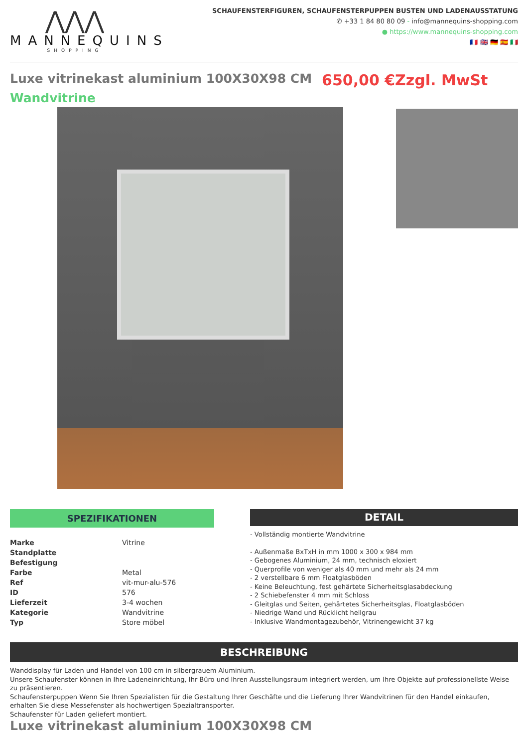⋀⋀⋀
MANNEQUINS
SHOPPING
SCHAUFENSTERFIGUREN, SCHAUFENSTERPUPPEN BUSTEN UND LADENAUSSTATUNG
✆ +33 1 84 80 80 09 - info@mannequins-shopping.com
● https://www.mannequins-shopping.com
🇫🇷 🇬🇧 🇩🇪 🇪🇸 🇮🇹
Luxe vitrinekast aluminium 100X30X98 CM 650,00 €Zzgl. MwSt
Wandvitrine
SPEZIFIKATIONEN
| Marke | Vitrine |
| Standplatte | |
| Befestigung | |
| Farbe | Metal |
| Ref | vit-mur-alu-576 |
| ID | 576 |
| Lieferzeit | 3-4 wochen |
| Kategorie | Wandvitrine |
| Typ | Store möbel |
DETAIL
- Vollständig montierte Wandvitrine
- Außenmaße BxTxH in mm 1000 x 300 x 984 mm
- Gebogenes Aluminium, 24 mm, technisch eloxiert
- Querprofile von weniger als 40 mm und mehr als 24 mm
- 2 verstellbare 6 mm Floatglasböden
- Keine Beleuchtung, fest gehärtete Sicherheitsglasabdeckung
- 2 Schiebefenster 4 mm mit Schloss
- Gleitglas und Seiten, gehärtetes Sicherheitsglas, Floatglasböden
- Niedrige Wand und Rücklicht hellgrau
- Inklusive Wandmontagezubehör, Vitrinengewicht 37 kg
BESCHREIBUNG
Wanddisplay für Laden und Handel von 100 cm in silbergrauem Aluminium.
Unsere Schaufenster können in Ihre Ladeneinrichtung, Ihr Büro und Ihren Ausstellungsraum integriert werden, um Ihre Objekte auf professionellste Weise zu präsentieren.
Schaufensterpuppen Wenn Sie Ihren Spezialisten für die Gestaltung Ihrer Geschäfte und die Lieferung Ihrer Wandvitrinen für den Handel einkaufen, erhalten Sie diese Messefenster als hochwertigen Spezialtransporter.
Schaufenster für Laden geliefert montiert.
Luxe vitrinekast aluminium 100X30X98 CM